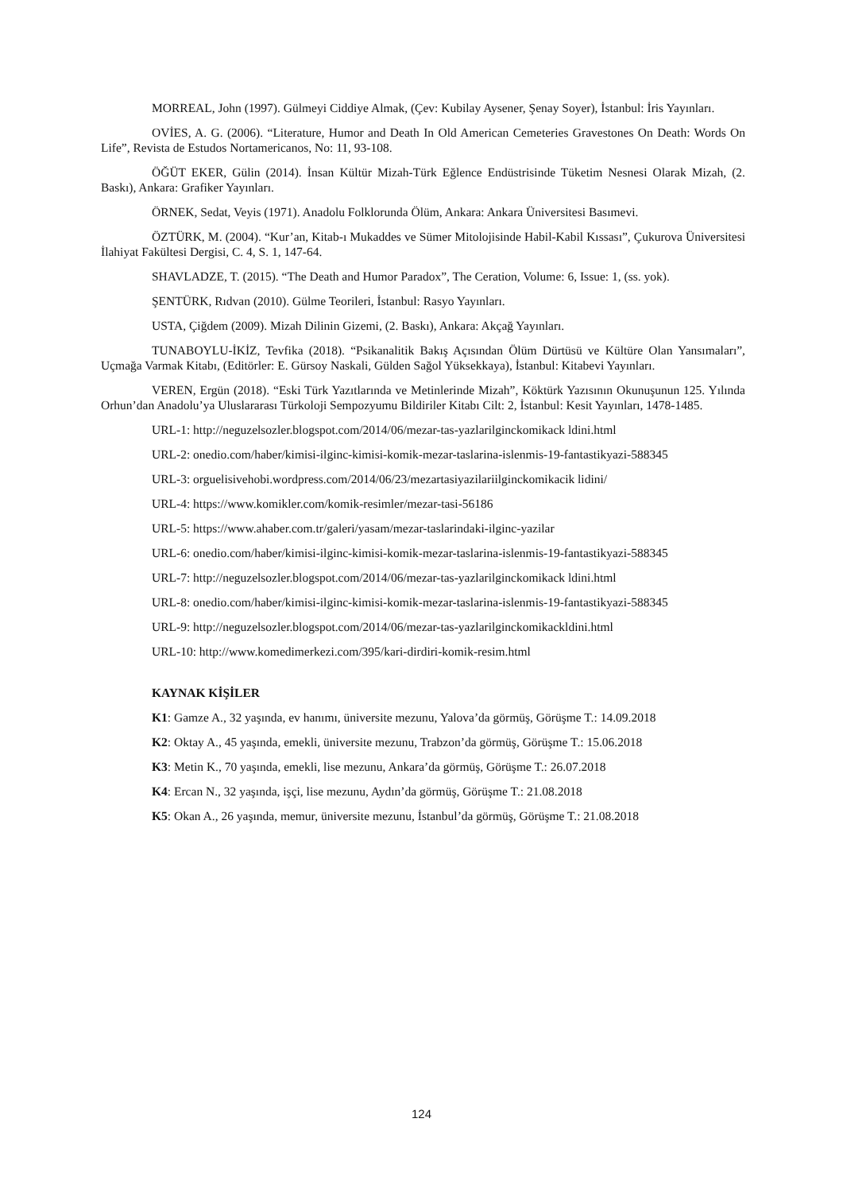MORREAL, John (1997). Gülmeyi Ciddiye Almak, (Çev: Kubilay Aysener, Şenay Soyer), İstanbul: İris Yayınları.
OVİES, A. G. (2006). “Literature, Humor and Death In Old American Cemeteries Gravestones On Death: Words On Life”, Revista de Estudos Nortamericanos, No: 11, 93-108.
ÖĞÜT EKER, Gülin (2014). İnsan Kültür Mizah-Türk Eğlence Endüstrisinde Tüketim Nesnesi Olarak Mizah, (2. Baskı), Ankara: Grafiker Yayınları.
ÖRNEK, Sedat, Veyis (1971). Anadolu Folklorunda Ölüm, Ankara: Ankara Üniversitesi Basımevi.
ÖZTÜRK, M. (2004). “Kur’an, Kitab-ı Mukaddes ve Sümer Mitolojisinde Habil-Kabil Kıssası”, Çukurova Üniversitesi İlahiyat Fakültesi Dergisi, C. 4, S. 1, 147-64.
SHAVLADZE, T. (2015). “The Death and Humor Paradox”, The Ceration, Volume: 6, Issue: 1, (ss. yok).
ŞENTÜRK, Rıdvan (2010). Gülme Teorileri, İstanbul: Rasyo Yayınları.
USTA, Çiğdem (2009). Mizah Dilinin Gizemi, (2. Baskı), Ankara: Akçağ Yayınları.
TUNABOYLU-İKİZ, Tevfika (2018). “Psikanalitik Bakış Açısından Ölüm Dürtüsü ve Kültüre Olan Yansımaları”, Uçmağa Varmak Kitabı, (Editörler: E. Gürsoy Naskali, Gülden Sağol Yüksekkaya), İstanbul: Kitabevi Yayınları.
VEREN, Ergün (2018). “Eski Türk Yazıtlarında ve Metinlerinde Mizah”, Köktürk Yazısının Okunuşunun 125. Yılında Orhun’dan Anadolu’ya Uluslararası Türkoloji Sempozyumu Bildiriler Kitabı Cilt: 2, İstanbul: Kesit Yayınları, 1478-1485.
URL-1: http://neguzelsozler.blogspot.com/2014/06/mezar-tas-yazlarilginckomikack ldini.html
URL-2: onedio.com/haber/kimisi-ilginc-kimisi-komik-mezar-taslarina-islenmis-19-fantastikyazi-588345
URL-3: orguelisivehobi.wordpress.com/2014/06/23/mezartasiyazilariilginckomikacik lidini/
URL-4: https://www.komikler.com/komik-resimler/mezar-tasi-56186
URL-5: https://www.ahaber.com.tr/galeri/yasam/mezar-taslarindaki-ilginc-yazilar
URL-6: onedio.com/haber/kimisi-ilginc-kimisi-komik-mezar-taslarina-islenmis-19-fantastikyazi-588345
URL-7: http://neguzelsozler.blogspot.com/2014/06/mezar-tas-yazlarilginckomikack ldini.html
URL-8: onedio.com/haber/kimisi-ilginc-kimisi-komik-mezar-taslarina-islenmis-19-fantastikyazi-588345
URL-9: http://neguzelsozler.blogspot.com/2014/06/mezar-tas-yazlarilginckomikackldini.html
URL-10: http://www.komedimerkezi.com/395/kari-dirdiri-komik-resim.html
KAYNAK KİŞİLER
K1: Gamze A., 32 yaşında, ev hanımı, üniversite mezunu, Yalova’da görmüş, Görüşme T.: 14.09.2018
K2: Oktay A., 45 yaşında, emekli, üniversite mezunu, Trabzon’da görmüş, Görüşme T.: 15.06.2018
K3: Metin K., 70 yaşında, emekli, lise mezunu, Ankara’da görmüş, Görüşme T.: 26.07.2018
K4: Ercan N., 32 yaşında, işçi, lise mezunu, Aydın’da görmüş, Görüşme T.: 21.08.2018
K5: Okan A., 26 yaşında, memur, üniversite mezunu, İstanbul’da görmüş, Görüşme T.: 21.08.2018
124